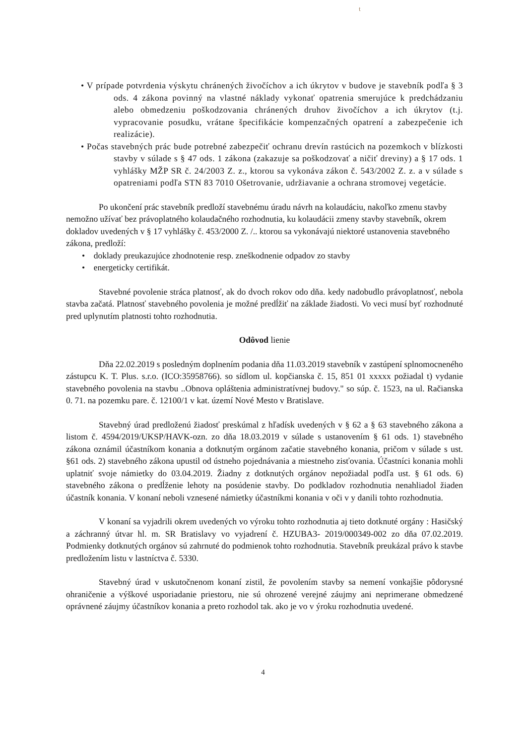t
• V prípade potvrdenia výskytu chránených živočíchov a ich úkrytov v budove je stavebník podľa § 3 ods. 4 zákona povinný na vlastné náklady vykonať opatrenia smerujúce k predchádzaniu alebo obmedzeniu poškodzovania chránených druhov živočíchov a ich úkrytov (t.j. vypracovanie posudku, vrátane špecifikácie kompenzačných opatrení a zabezpečenie ich realizácie).
• Počas stavebných prác bude potrebné zabezpečiť ochranu drevín rastúcich na pozemkoch v blízkosti stavby v súlade s § 47 ods. 1 zákona (zakazuje sa poškodzovať a ničiť dreviny) a § 17 ods. 1 vyhlášky MŽP SR č. 24/2003 Z. z., ktorou sa vykonáva zákon č. 543/2002 Z. z. a v súlade s opatreniami podľa STN 83 7010 Ošetrovanie, udržiavanie a ochrana stromovej vegetácie.
Po ukončení prác stavebník predloží stavebnému úradu návrh na kolaudáciu, nakoľko zmenu stavby nemožno užívať bez právoplatného kolaudačného rozhodnutia, ku kolaudácii zmeny stavby stavebník, okrem dokladov uvedených v § 17 vyhlášky č. 453/2000 Z. /.. ktorou sa vykonávajú niektoré ustanovenia stavebného zákona, predloží:
• doklady preukazujúce zhodnotenie resp. zneškodnenie odpadov zo stavby
• energeticky certifikát.
Stavebné povolenie stráca platnosť, ak do dvoch rokov odo dňa. kedy nadobudlo právoplatnosť, nebola stavba začatá. Platnosť stavebného povolenia je možné predĺžiť na základe žiadosti. Vo veci musí byť rozhodnuté pred uplynutím platnosti tohto rozhodnutia.
Odôvod lienie
Dňa 22.02.2019 s posledným doplnením podania dňa 11.03.2019 stavebník v zastúpení splnomocneného zástupcu K. T. Plus. s.r.o. (ICO:35958766). so sídlom ul. kopčianska č. 15, 851 01 xxxxx požiadal t) vydanie stavebného povolenia na stavbu ..Obnova opláštenia administratívnej budovy." so súp. č. 1523, na ul. Račianska 0. 71. na pozemku pare. č. 12100/1 v kat. území Nové Mesto v Bratislave.
Stavebný úrad predloženú žiadosť preskúmal z hľadísk uvedených v § 62 a § 63 stavebného zákona a listom č. 4594/2019/UKSP/HAVK-ozn. zo dňa 18.03.2019 v súlade s ustanovením § 61 ods. 1) stavebného zákona oznámil účastníkom konania a dotknutým orgánom začatie stavebného konania, pričom v súlade s ust. §61 ods. 2) stavebného zákona upustil od ústneho pojednávania a miestneho zisťovania. Účastníci konania mohli uplatniť svoje námietky do 03.04.2019. Žiadny z dotknutých orgánov nepožiadal podľa ust. § 61 ods. 6) stavebného zákona o predĺženie lehoty na posúdenie stavby. Do podkladov rozhodnutia nenahliadol žiaden účastník konania. V konaní neboli vznesené námietky účastníkmi konania v oči v y danili tohto rozhodnutia.
V konaní sa vyjadrili okrem uvedených vo výroku tohto rozhodnutia aj tieto dotknuté orgány : Hasičský a záchranný útvar hl. m. SR Bratislavy vo vyjadrení č. HZUBA3- 2019/000349-002 zo dňa 07.02.2019. Podmienky dotknutých orgánov sú zahrnuté do podmienok tohto rozhodnutia. Stavebník preukázal právo k stavbe predložením listu v lastníctva č. 5330.
Stavebný úrad v uskutočnenom konaní zistil, že povolením stavby sa nemení vonkajšie pôdorysné ohraničenie a výškové usporiadanie priestoru, nie sú ohrozené verejné záujmy ani neprimerane obmedzené oprávnené záujmy účastníkov konania a preto rozhodol tak. ako je vo v ýroku rozhodnutia uvedené.
4